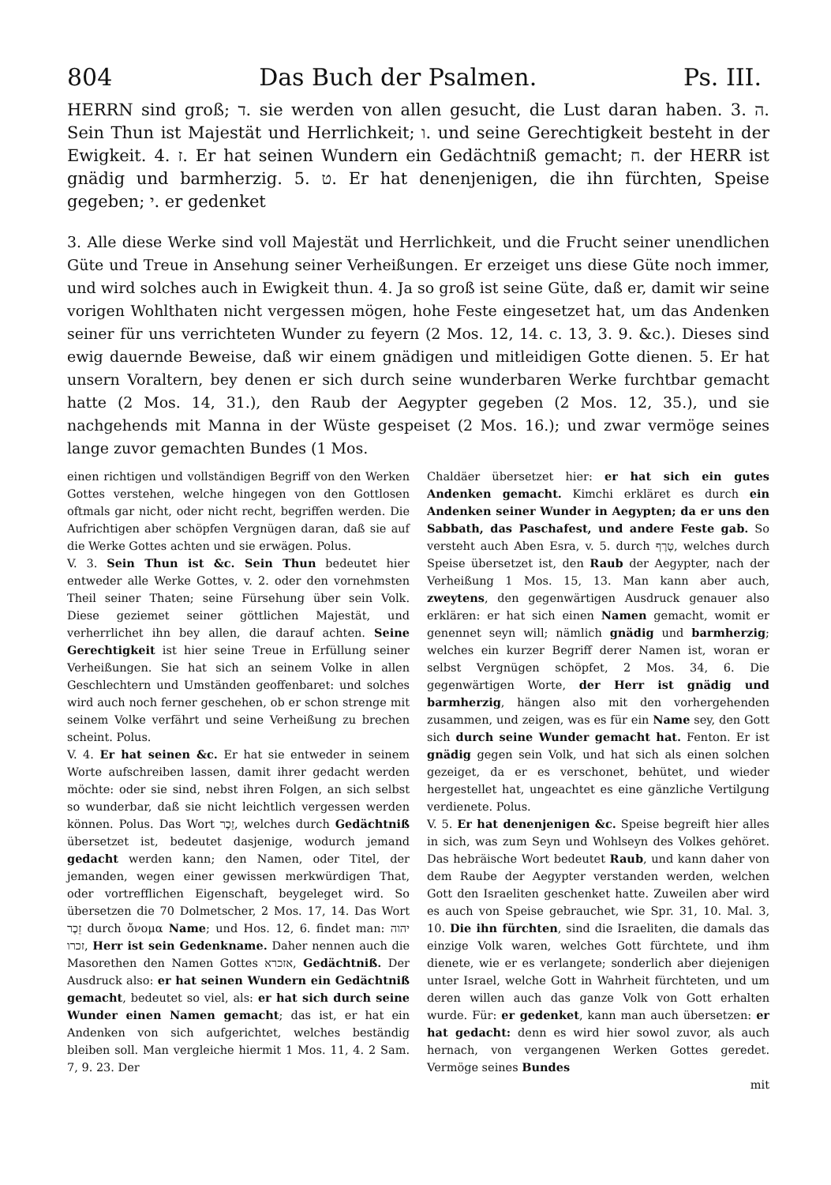804 Das Buch der Psalmen. Ps. III.
HERRN sind groß; ד. sie werden von allen gesucht, die Lust daran haben. 3. ה. Sein Thun ist Majestät und Herrlichkeit; ו. und seine Gerechtigkeit besteht in der Ewigkeit. 4. ז. Er hat seinen Wundern ein Gedächtniß gemacht; ח. der HERR ist gnädig und barmherzig. 5. ט. Er hat denenjenigen, die ihn fürchten, Speise gegeben; י. er gedenket
3. Alle diese Werke sind voll Majestät und Herrlichkeit, und die Frucht seiner unendlichen Güte und Treue in Ansehung seiner Verheißungen. Er erzeiget uns diese Güte noch immer, und wird solches auch in Ewigkeit thun. 4. Ja so groß ist seine Güte, daß er, damit wir seine vorigen Wohlthaten nicht vergessen mögen, hohe Feste eingesetzet hat, um das Andenken seiner für uns verrichteten Wunder zu feyern (2 Mos. 12, 14. c. 13, 3. 9. &c.). Dieses sind ewig dauernde Beweise, daß wir einem gnädigen und mitleidigen Gotte dienen. 5. Er hat unsern Voraltern, bey denen er sich durch seine wunderbaren Werke furchtbar gemacht hatte (2 Mos. 14, 31.), den Raub der Aegypter gegeben (2 Mos. 12, 35.), und sie nachgehends mit Manna in der Wüste gespeiset (2 Mos. 16.); und zwar vermöge seines lange zuvor gemachten Bundes (1 Mos.
einen richtigen und vollständigen Begriff von den Werken Gottes verstehen, welche hingegen von den Gottlosen oftmals gar nicht, oder nicht recht, begriffen werden. Die Aufrichtigen aber schöpfen Vergnügen daran, daß sie auf die Werke Gottes achten und sie erwägen. Polus.
V. 3. Sein Thun ist &c. Sein Thun bedeutet hier entweder alle Werke Gottes, v. 2. oder den vornehmsten Theil seiner Thaten; seine Fürsehung über sein Volk. Diese geziemet seiner göttlichen Majestät, und verherrlichet ihn bey allen, die darauf achten. Seine Gerechtigkeit ist hier seine Treue in Erfüllung seiner Verheißungen. Sie hat sich an seinem Volke in allen Geschlechtern und Umständen geoffenbaret: und solches wird auch noch ferner geschehen, ob er schon strenge mit seinem Volke verfährt und seine Verheißung zu brechen scheint. Polus.
V. 4. Er hat seinen &c. Er hat sie entweder in seinem Worte aufschreiben lassen, damit ihrer gedacht werden möchte: oder sie sind, nebst ihren Folgen, an sich selbst so wunderbar, daß sie nicht leichtlich vergessen werden können. Polus. Das Wort זֵכֶר, welches durch Gedächtniß übersetzet ist, bedeutet dasjenige, wodurch jemand gedacht werden kann; den Namen, oder Titel, der jemanden, wegen einer gewissen merkwürdigen That, oder vortrefflichen Eigenschaft, beygeleget wird. So übersetzen die 70 Dolmetscher, 2 Mos. 17, 14. Das Wort זֵכֶר durch ὄνομα Name; und Hos. 12, 6. findet man: יהוה זכרו, Herr ist sein Gedenkname. Daher nennen auch die Masorethen den Namen Gottes אזכרא, Gedächtniß. Der Ausdruck also: er hat seinen Wundern ein Gedächtniß gemacht, bedeutet so viel, als: er hat sich durch seine Wunder einen Namen gemacht; das ist, er hat ein Andenken von sich aufgerichtet, welches beständig bleiben soll. Man vergleiche hiermit 1 Mos. 11, 4. 2 Sam. 7, 9. 23. Der
Chaldäer übersetzet hier: er hat sich ein gutes Andenken gemacht. Kimchi erkläret es durch ein Andenken seiner Wunder in Aegypten; da er uns den Sabbath, das Paschafest, und andere Feste gab. So versteht auch Aben Esra, v. 5. durch טֶרֶף, welches durch Speise übersetzet ist, den Raub der Aegypter, nach der Verheißung 1 Mos. 15, 13. Man kann aber auch, zweytens, den gegenwärtigen Ausdruck genauer also erklären: er hat sich einen Namen gemacht, womit er genennet seyn will; nämlich gnädig und barmherzig; welches ein kurzer Begriff derer Namen ist, woran er selbst Vergnügen schöpfet, 2 Mos. 34, 6. Die gegenwärtigen Worte, der Herr ist gnädig und barmherzig, hängen also mit den vorhergehenden zusammen, und zeigen, was es für ein Name sey, den Gott sich durch seine Wunder gemacht hat. Fenton. Er ist gnädig gegen sein Volk, und hat sich als einen solchen gezeiget, da er es verschonet, behütet, und wieder hergestellet hat, ungeachtet es eine gänzliche Vertilgung verdienete. Polus.
V. 5. Er hat denenjenigen &c. Speise begreift hier alles in sich, was zum Seyn und Wohlseyn des Volkes gehöret. Das hebräische Wort bedeutet Raub, und kann daher von dem Raube der Aegypter verstanden werden, welchen Gott den Israeliten geschenket hatte. Zuweilen aber wird es auch von Speise gebrauchet, wie Spr. 31, 10. Mal. 3, 10. Die ihn fürchten, sind die Israeliten, die damals das einzige Volk waren, welches Gott fürchtete, und ihm dienete, wie er es verlangete; sonderlich aber diejenigen unter Israel, welche Gott in Wahrheit fürchteten, und um deren willen auch das ganze Volk von Gott erhalten wurde. Für: er gedenket, kann man auch übersetzen: er hat gedacht: denn es wird hier sowol zuvor, als auch hernach, von vergangenen Werken Gottes geredet. Vermöge seines Bundes
mit